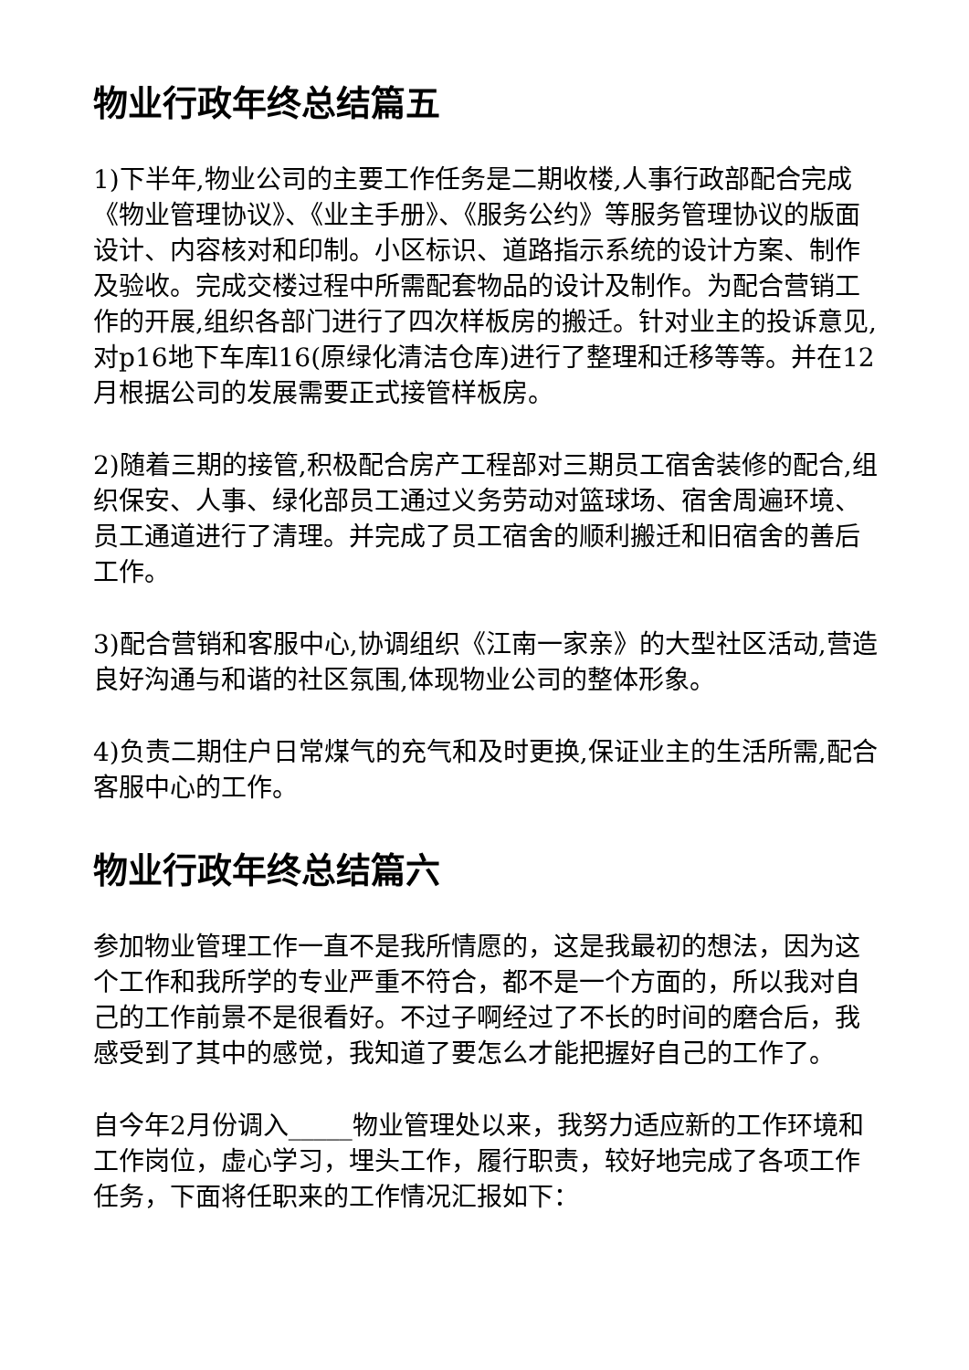物业行政年终总结篇五
1)下半年,物业公司的主要工作任务是二期收楼,人事行政部配合完成《物业管理协议》、《业主手册》、《服务公约》等服务管理协议的版面设计、内容核对和印制。小区标识、道路指示系统的设计方案、制作及验收。完成交楼过程中所需配套物品的设计及制作。为配合营销工作的开展,组织各部门进行了四次样板房的搬迁。针对业主的投诉意见,对p16地下车库l16(原绿化清洁仓库)进行了整理和迁移等等。并在12月根据公司的发展需要正式接管样板房。
2)随着三期的接管,积极配合房产工程部对三期员工宿舍装修的配合,组织保安、人事、绿化部员工通过义务劳动对篮球场、宿舍周遍环境、员工通道进行了清理。并完成了员工宿舍的顺利搬迁和旧宿舍的善后工作。
3)配合营销和客服中心,协调组织《江南一家亲》的大型社区活动,营造良好沟通与和谐的社区氛围,体现物业公司的整体形象。
4)负责二期住户日常煤气的充气和及时更换,保证业主的生活所需,配合客服中心的工作。
物业行政年终总结篇六
参加物业管理工作一直不是我所情愿的，这是我最初的想法，因为这个工作和我所学的专业严重不符合，都不是一个方面的，所以我对自己的工作前景不是很看好。不过子啊经过了不长的时间的磨合后，我感受到了其中的感觉，我知道了要怎么才能把握好自己的工作了。
自今年2月份调入_____物业管理处以来，我努力适应新的工作环境和工作岗位，虚心学习，埋头工作，履行职责，较好地完成了各项工作任务，下面将任职来的工作情况汇报如下：